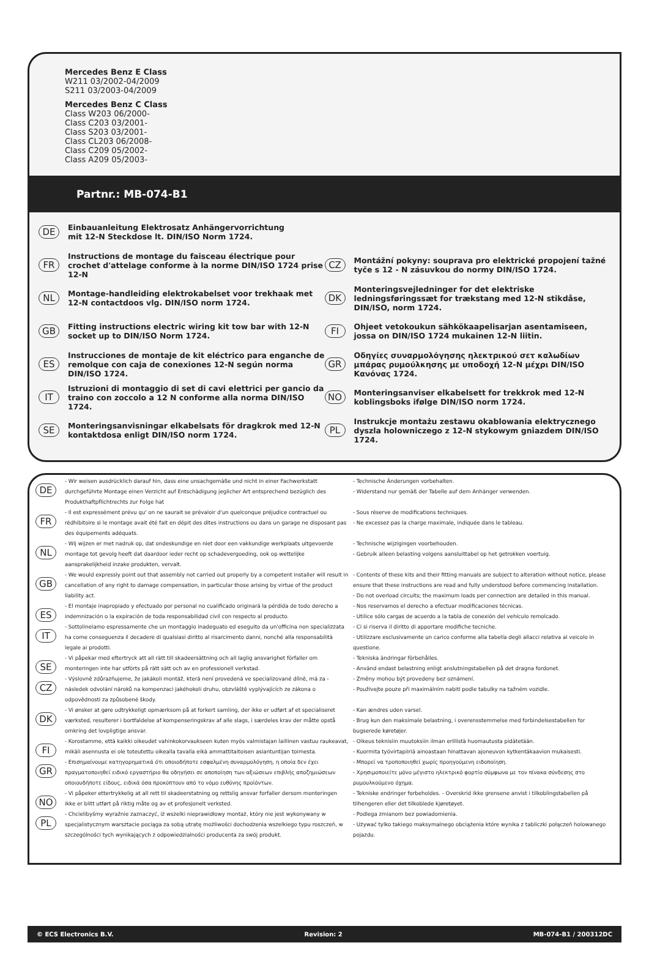Mercedes Benz E Class
W211 03/2002-04/2009
S211 03/2003-04/2009
Mercedes Benz C Class
Class W203 06/2000-
Class C203 03/2001-
Class S203 03/2001-
Class CL203 06/2008-
Class C209 05/2002-
Class A209 05/2003-
Partnr.: MB-074-B1
DE Einbauanleitung Elektrosatz Anhängervorrichtung
mit 12-N Steckdose lt. DIN/ISO Norm 1724.
FR Instructions de montage du faisceau électrique pour crochet d'attelage conforme à la norme DIN/ISO 1724 prise 12-N
CZ Montážní pokyny: souprava pro elektrické propojení tažné tyče s 12 - N zásuvkou do normy DIN/ISO 1724.
NL Montage-handleiding elektrokabelset voor trekhaak met 12-N contactdoos vlg. DIN/ISO norm 1724.
DK Monteringsvejledninger for det elektriske ledningsføringssæt for trækstang med 12-N stikdåse, DIN/ISO, norm 1724.
GB Fitting instructions electric wiring kit tow bar with 12-N socket up to DIN/ISO Norm 1724.
FI Ohjeet vetokoukun sähkökaapelisarjan asentamiseen, jossa on DIN/ISO 1724 mukainen 12-N liitin.
ES Instrucciones de montaje de kit eléctrico para enganche de remolque con caja de conexiones 12-N según norma DIN/ISO 1724.
GR Οδηγίες συναρμολόγησης ηλεκτρικού σετ καλωδίων μπάρας ρυμούλκησης με υποδοχή 12-N μέχρι DIN/ISO Κανόνας 1724.
IT Istruzioni di montaggio di set di cavi elettrici per gancio da traino con zoccolo a 12 N conforme alla norma DIN/ISO 1724.
NO Monteringsanviser elkabelsett for trekkrok med 12-N koblingsboks ifølge DIN/ISO norm 1724.
SE Monteringsanvisningar elkabelsats för dragkrok med 12-N kontaktdosa enligt DIN/ISO norm 1724.
PL Instrukcje montażu zestawu okablowania elektrycznego dyszla holowniczego z 12-N stykowym gniazdem DIN/ISO 1724.
DE
- Wir weisen ausdrücklich darauf hin, dass eine unsachgemäße und nicht in einer Fachwerkstatt durchgeführte Montage einen Verzicht auf Entschädigung jeglicher Art entsprechend bezüglich des Produkthaftpflichtrechts zur Folge hat
- Technische Änderungen vorbehalten.
- Widerstand nur gemäß der Tabelle auf dem Anhänger verwenden.
FR
- Il est expressément prévu qu' on ne saurait se prévaloir d'un quelconque préjudice contractuel ou rédhibitoire si le montage avait été fait en dépit des dites instructions ou dans un garage ne disposant pas des équipements adéquats.
- Sous réserve de modifications techniques.
- Ne excessez pas la charge maximale, indiquée dans le tableau.
NL
- Wij wijzen er met nadruk op, dat ondeskundige en niet door een vakkundige werkplaats uitgevoerde montage tot gevolg heeft dat daardoor ieder recht op schadevergoeding, ook op wettelijke aansprakelijkheid inzake produkten, vervalt.
- Technische wijzigingen voorbehouden.
- Gebruik alleen belasting volgens aansluittabel op het getrokken voertuig.
GB
- We would expressly point out that assembly not carried out properly by a competent installer will result in cancellation of any right to damage compensation, in particular those arising by virtue of the product liability act.
- Contents of these kits and their fitting manuals are subject to alteration without notice, please ensure that these instructions are read and fully understood before commencing installation.
- Do not overload circuits; the maximum loads per connection are detailed in this manual.
ES
- El montaje inapropiado y efectuado por personal no cualificado originará la pérdida de todo derecho a indemnización o la expiración de toda responsabilidad civil con respecto al producto.
- Nos reservamos el derecho a efectuar modificaciones técnicas.
- Utilice sólo cargas de acuerdo a la tabla de conexión del vehículo remolcado.
IT
- Sottolineiamo espressamente che un montaggio inadeguato ed eseguito da un'officina non specializzata ha come conseguenza il decadere di qualsiasi diritto al risarcimento danni, nonché alla responsabilità legale ai prodotti.
- Ci si riserva il diritto di apportare modifiche tecniche.
- Utilizzare esclusivamente un carico conforme alla tabella degli allacci relativa al veicolo in questione.
SE
- Vi påpekar med eftertryck att all rätt till skadeersättning och all laglig ansvarighet förfaller om monteringen inte har utförts på rätt sätt och av en professionell verkstad.
- Tekniska ändringar förbehålles.
- Använd endast belastning enligt anslutningstabellen på det dragna fordonet.
CZ
- Výslovně zdůrazňujeme, že jakákoli montáž, která není provedená ve specializované dílně, má za - následek odvolání nároků na kompenzaci jakéhokoli druhu, obzvláště vyplývajících ze zákona o odpovědnosti za způsobené škody.
- Změny mohou být provedeny bez oznámení.
- Používejte pouze při maximálním nabití podle tabulky na tažném vozidle.
DK
- Vi ønsker at gøre udtrykkeligt opmærksom på at forkert samling, der ikke er udført af et specialiseret værksted, resulterer i bortfaldelse af kompenseringskrav af alle slags, i særdeles krav der måtte opstå omkring det lovpligtige ansvar.
- Kan ændres uden varsel.
- Brug kun den maksimale belastning, i overensstemmelse med forbindelsestabellen for bugserede køretøjer.
FI
- Korostamme, että kaikki oikeudet vahinkokorvaukseen kuten myös valmistajan laillinen vastuu raukeavat, mikäli asennusta ei ole toteutettu oikealla tavalla eikä ammattitaitoisen asiantuntijan toimesta.
- Oikeus teknisiin muutoksiin ilman erillistä huomautusta pidätetään.
- Kuormita työvirtapiiriä ainoastaan hinattavan ajoneuvon kytkentäkaavion mukaisesti.
GR
- Επισημαίνουμε κατηγορηματικά ότι οποιοδήποτε εσφαλμένη συναρμολόγηση, η οποία δεν έχει πραγματοποιηθεί ειδικό εργαστήριο θα οδηγήσει σε αποποίηση των αξιώσεων επιβλής αποζημιώσεων οποιουδήποτε είδους, ειδικά όσα προκύπτουν από το νόμο ευθύνης προϊόντων.
- Μπορεί να τροποποιηθεί χωρίς προηγούμενη ειδοποίηση.
- Χρησιμοποιείτε μόνο μέγιστο ηλεκτρικό φορτίο σύμφωνα με τον πίνακα σύνδεσης στο ρυμουλκούμενο όχημα.
NO
- Vi påpeker ettertrykkelig at all rett til skadeerstatning og rettslig ansvar forfaller dersom monteringen ikke er blitt utført på riktig måte og av et profesjonelt verksted.
- Tekniske endringer forbeholdes. - Overskrid ikke grensene anvist i tilkoblingstabellen på tilhengeren eller det tilkoblede kjøretøyet.
PL
- Chcielibyśmy wyraźnie zaznaczyć, iż wszelki nieprawidłowy montaż, który nie jest wykonywany w specjalistycznym warsztacie pociąga za sobą utratę możliwości dochodzenia wszelkiego typu roszczeń, w szczególności tych wynikających z odpowiedzialności producenta za swój produkt.
- Podlega zmianom bez powiadomienia.
- Używać tylko takiego maksymalnego obciążenia które wynika z tabliczki połączeń holowanego pojazdu.
© ECS Electronics B.V. Revision: 2 MB-074-B1 / 200312DC